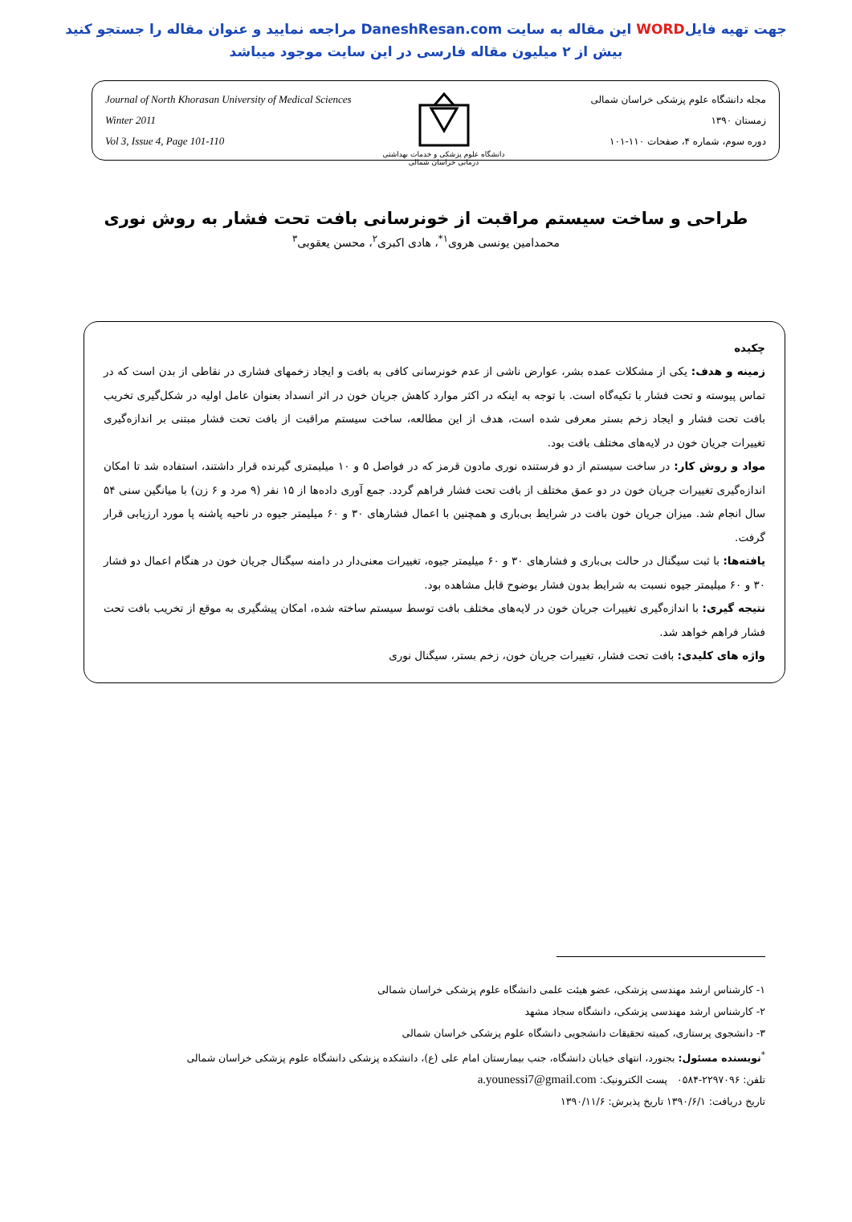جهت تهیه فایلWORD این مقاله به سایت DaneshResan.com مراجعه نمایید و عنوان مقاله را جستجو کنید
بیش از ۲ میلیون مقاله فارسی در این سایت موجود میباشد
Journal of North Khorasan University of Medical Sciences
Winter 2011
Vol 3, Issue 4, Page 101-110
دانشگاه علوم پزشکی و خدمات بهداشتی درمانی خراسان شمالی
مجله دانشگاه علوم پزشکی خراسان شمالی
زمستان ۱۳۹۰
دوره سوم، شماره ۴، صفحات ۱۱۰-۱۰۱
طراحی و ساخت سیستم مراقبت از خونرسانی بافت تحت فشار به روش نوری
محمدامین یونسی هروی<sup>۱*</sup>، هادی اکبری<sup>۲</sup>، محسن یعقوبی<sup>۳</sup>
چکیده
زمینه و هدف: یکی از مشکلات عمده بشر، عوارض ناشی از عدم خونرسانی کافی به بافت و ایجاد زخمهای فشاری در نقاطی از بدن است که در تماس پیوسته و تحت فشار با تکیه‌گاه است. با توجه به اینکه در اکثر موارد کاهش جریان خون در اثر انسداد بعنوان عامل اولیه در شکل‌گیری تخریب بافت تحت فشار و ایجاد زخم بستر معرفی شده است، هدف از این مطالعه، ساخت سیستم مراقبت از بافت تحت فشار مبتنی بر اندازه‌گیری تغییرات جریان خون در لایه‌های مختلف بافت بود.
مواد و روش کار: در ساخت سیستم از دو فرستنده نوری مادون قرمز که در فواصل ۵ و ۱۰ میلیمتری گیرنده قرار داشتند، استفاده شد تا امکان اندازه‌گیری تغییرات جریان خون در دو عمق مختلف از بافت تحت فشار فراهم گردد. جمع آوری داده‌ها از ۱۵ نفر (۹ مرد و ۶ زن) با میانگین سنی ۵۴ سال انجام شد. میزان جریان خون بافت در شرایط بی‌باری و همچنین با اعمال فشارهای ۳۰ و ۶۰ میلیمتر جیوه در ناحیه پاشنه پا مورد ارزیابی قرار گرفت.
یافته‌ها: با ثبت سیگنال در حالت بی‌باری و فشارهای ۳۰ و ۶۰ میلیمتر جیوه، تغییرات معنی‌دار در دامنه سیگنال جریان خون در هنگام اعمال دو فشار ۳۰ و ۶۰ میلیمتر جیوه نسبت به شرایط بدون فشار بوضوح قابل مشاهده بود.
نتیجه گیری: با اندازه‌گیری تغییرات جریان خون در لایه‌های مختلف بافت توسط سیستم ساخته شده، امکان پیشگیری به موقع از تخریب بافت تحت فشار فراهم خواهد شد.
واژه های کلیدی: بافت تحت فشار، تغییرات جریان خون، زخم بستر، سیگنال نوری
۱- کارشناس ارشد مهندسی پزشکی، عضو هیئت علمی دانشگاه علوم پزشکی خراسان شمالی
۲- کارشناس ارشد مهندسی پزشکی، دانشگاه سجاد مشهد
۳- دانشجوی پرستاری، کمیته تحقیقات دانشجویی دانشگاه علوم پزشکی خراسان شمالی
<sup>*</sup> نویسنده مسئول: بجنورد، انتهای خیابان دانشگاه، جنب بیمارستان امام علی (ع)، دانشکده پزشکی دانشگاه علوم پزشکی خراسان شمالی
تلفن: ۲۲۹۷۰۹۶-۰۵۸۴ پست الکترونیک: a.younessi7@gmail.com
تاریخ دریافت: ۱۳۹۰/۶/۱ تاریخ پذیرش: ۱۳۹۰/۱۱/۶